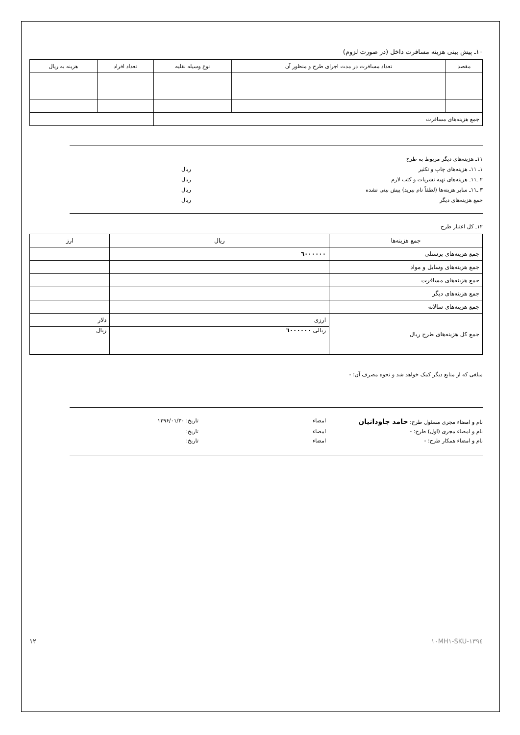۱۰ـ پیش بینی هزینه مسافرت داخل (در صورت لزوم)
| مقصد | تعداد مسافرت در مدت اجرای طرح و منظور آن | نوع وسیله نقلیه | تعداد افراد | هزینه به ریال |
| --- | --- | --- | --- | --- |
| جمع هزینه‌های مسافرت | | | | |
۱۱ـ هزینه‌های دیگر مربوط به طرح
۱ـ ۱۱ـ هزینه‌های چاپ و تکثیر ریال
۲ ـ۱۱ـ هزینه‌های تهیه نشریات و کتب لازم ریال
۳ ـ۱۱ـ سایر هزینه‌ها (لطفاً نام ببرید) پیش بینی نشده ریال
جمع هزینه‌های دیگر ریال
۱۲ـ کل اعتبار طرح
| جمع هزینه‌ها | ریال | ارز |
| --- | --- | --- |
| جمع هزینه‌های پرسنلی | ٦۰۰۰۰۰۰ | |
| جمع هزینه‌های وسایل و مواد | | |
| جمع هزینه‌های مسافرت | | |
| جمع هزینه‌های دیگر | | |
| جمع هزینه‌های سالانه | | |
| جمع کل هزینه‌های طرح ریال | ارزی | دلار |
| | ریالی ٦۰۰۰۰۰۰ | ریال |
مبلغی که از منابع دیگر کمک خواهد شد و نحوه مصرف آن: -
نام و امضاء مجری مسئول طرح: حامد جاودانیان امضاء تاریخ: ۱۳۹۶/۰۱/۳۰
نام و امضاء مجری (اول) طرح: - امضاء تاریخ:
نام و امضاء همکار طرح: - امضاء تاریخ:
SKU-۱۳۹٤-۱۰MH۱ ۱۲